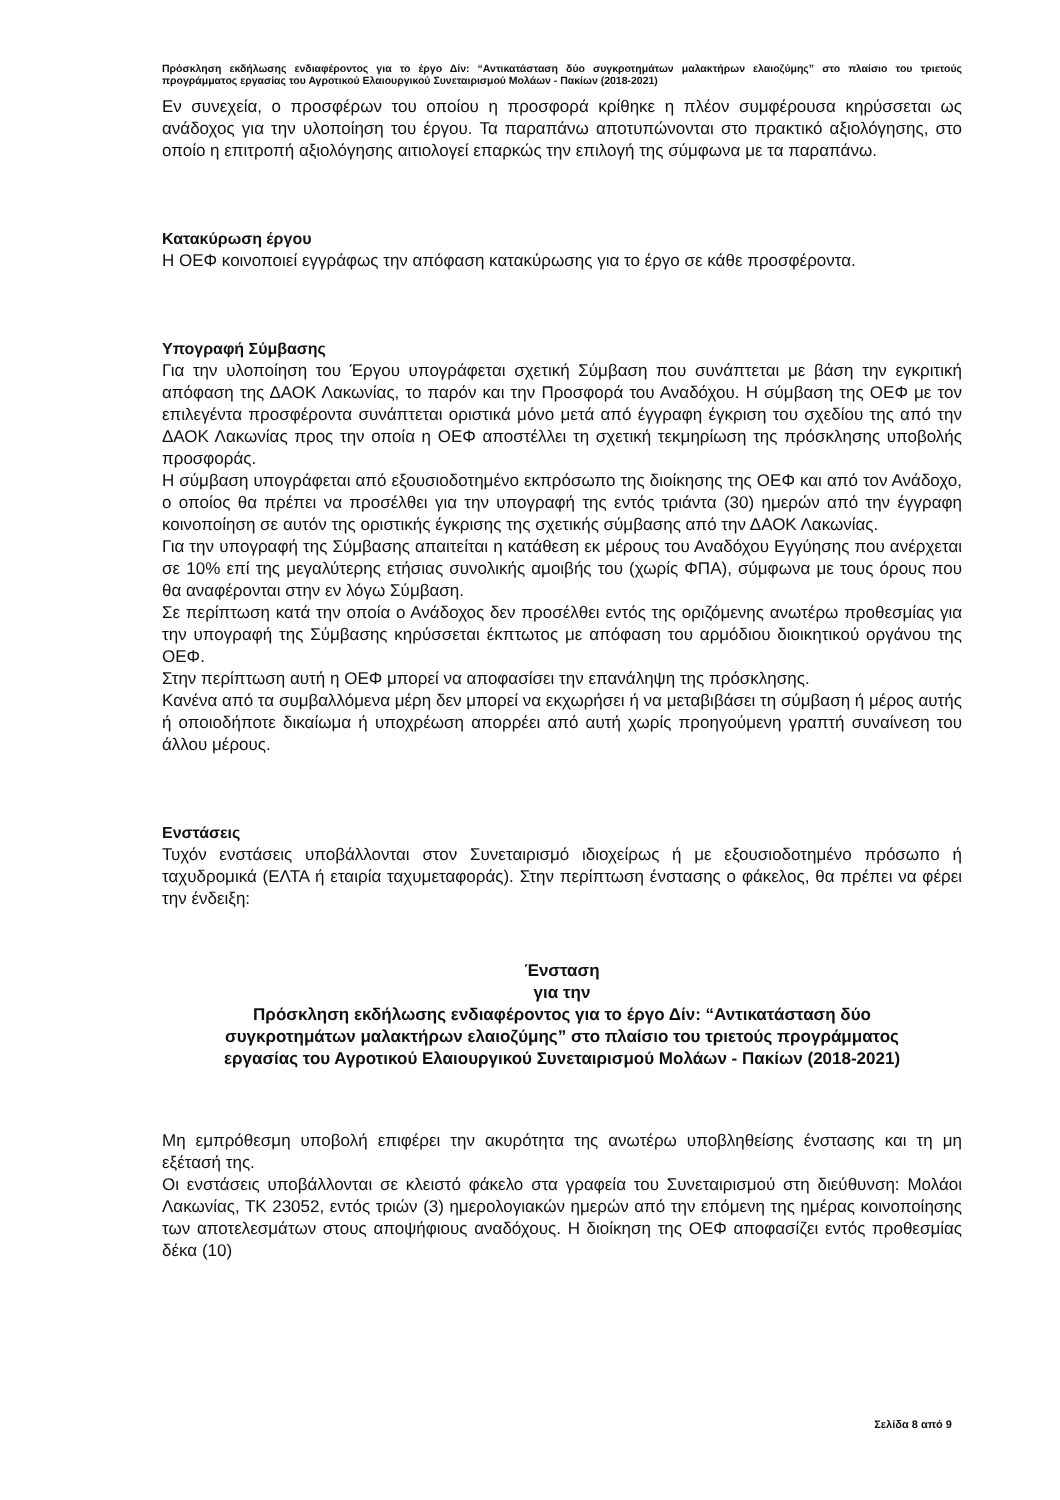Πρόσκληση εκδήλωσης ενδιαφέροντος για το έργο Δίν: “Αντικατάσταση δύο συγκροτημάτων μαλακτήρων ελαιοζύμης” στο πλαίσιο του τριετούς προγράμματος εργασίας του Αγροτικού Ελαιουργικού Συνεταιρισμού Μολάων - Πακίων (2018-2021)
Εν συνεχεία, ο προσφέρων του οποίου η προσφορά κρίθηκε η πλέον συμφέρουσα κηρύσσεται ως ανάδοχος για την υλοποίηση του έργου. Τα παραπάνω αποτυπώνονται στο πρακτικό αξιολόγησης, στο οποίο η επιτροπή αξιολόγησης αιτιολογεί επαρκώς την επιλογή της σύμφωνα με τα παραπάνω.
Κατακύρωση έργου
Η ΟΕΦ κοινοποιεί εγγράφως την απόφαση κατακύρωσης για το έργο σε κάθε προσφέροντα.
Υπογραφή Σύμβασης
Για την υλοποίηση του Έργου υπογράφεται σχετική Σύμβαση που συνάπτεται με βάση την εγκριτική απόφαση της ΔΑΟΚ Λακωνίας, το παρόν και την Προσφορά του Αναδόχου. Η σύμβαση της ΟΕΦ με τον επιλεγέντα προσφέροντα συνάπτεται οριστικά μόνο μετά από έγγραφη έγκριση του σχεδίου της από την ΔΑΟΚ Λακωνίας προς την οποία η ΟΕΦ αποστέλλει τη σχετική τεκμηρίωση της πρόσκλησης υποβολής προσφοράς.
Η σύμβαση υπογράφεται από εξουσιοδοτημένο εκπρόσωπο της διοίκησης της ΟΕΦ και από τον Ανάδοχο, ο οποίος θα πρέπει να προσέλθει για την υπογραφή της εντός τριάντα (30) ημερών από την έγγραφη κοινοποίηση σε αυτόν της οριστικής έγκρισης της σχετικής σύμβασης από την ΔΑΟΚ Λακωνίας.
Για την υπογραφή της Σύμβασης απαιτείται η κατάθεση εκ μέρους του Αναδόχου Εγγύησης που ανέρχεται σε 10% επί της μεγαλύτερης ετήσιας συνολικής αμοιβής του (χωρίς ΦΠΑ), σύμφωνα με τους όρους που θα αναφέρονται στην εν λόγω Σύμβαση.
Σε περίπτωση κατά την οποία ο Ανάδοχος δεν προσέλθει εντός της οριζόμενης ανωτέρω προθεσμίας για την υπογραφή της Σύμβασης κηρύσσεται έκπτωτος με απόφαση του αρμόδιου διοικητικού οργάνου της ΟΕΦ.
Στην περίπτωση αυτή η ΟΕΦ μπορεί να αποφασίσει την επανάληψη της πρόσκλησης.
Κανένα από τα συμβαλλόμενα μέρη δεν μπορεί να εκχωρήσει ή να μεταβιβάσει τη σύμβαση ή μέρος αυτής ή οποιοδήποτε δικαίωμα ή υποχρέωση απορρέει από αυτή χωρίς προηγούμενη γραπτή συναίνεση του άλλου μέρους.
Ενστάσεις
Τυχόν ενστάσεις υποβάλλονται στον Συνεταιρισμό ιδιοχείρως ή με εξουσιοδοτημένο πρόσωπο ή ταχυδρομικά (ΕΛΤΑ ή εταιρία ταχυμεταφοράς). Στην περίπτωση ένστασης ο φάκελος, θα πρέπει να φέρει την ένδειξη:
Ένσταση
για την
Πρόσκληση εκδήλωσης ενδιαφέροντος για το έργο Δίν: “Αντικατάσταση δύο συγκροτημάτων μαλακτήρων ελαιοζύμης” στο πλαίσιο του τριετούς προγράμματος εργασίας του Αγροτικού Ελαιουργικού Συνεταιρισμού Μολάων - Πακίων (2018-2021)
Μη εμπρόθεσμη υποβολή επιφέρει την ακυρότητα της ανωτέρω υποβληθείσης ένστασης και τη μη εξέτασή της.
Οι ενστάσεις υποβάλλονται σε κλειστό φάκελο στα γραφεία του Συνεταιρισμού στη διεύθυνση: Μολάοι Λακωνίας, ΤΚ 23052, εντός τριών (3) ημερολογιακών ημερών από την επόμενη της ημέρας κοινοποίησης των αποτελεσμάτων στους αποψήφιους αναδόχους. Η διοίκηση της ΟΕΦ αποφασίζει εντός προθεσμίας δέκα (10)
Σελίδα 8 από 9